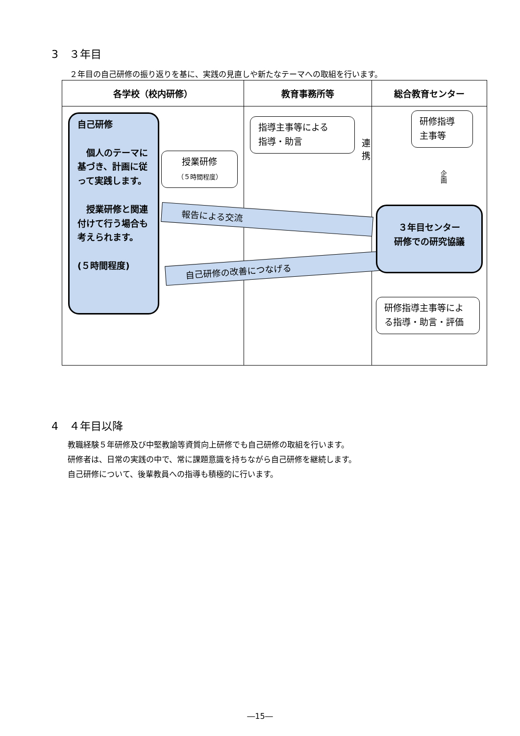3　３年目
２年目の自己研修の振り返りを基に、実践の見直しや新たなテーマへの取組を行います。
| 各学校（校内研修） | 教育事務所等 | 総合教育センター |
| --- | --- | --- |
| 自己研修 個人のテーマに基づき、計画に従って実践します。 授業研修と関連付けて行う場合も考えられます。 (５時間程度) 授業研修 （５時間程度） 報告による交流 自己研修の改善につなげる | 指導主事等による 指導・助言 連携 | 研修指導 主事等 企画 ３年目センター 研修での研究協議 研修指導主事等による指導・助言・評価 |
4　４年目以降
教職経験５年研修及び中堅教諭等資質向上研修でも自己研修の取組を行います。
研修者は、日常の実践の中で、常に課題意識を持ちながら自己研修を継続します。
自己研修について、後輩教員への指導も積極的に行います。
―15―